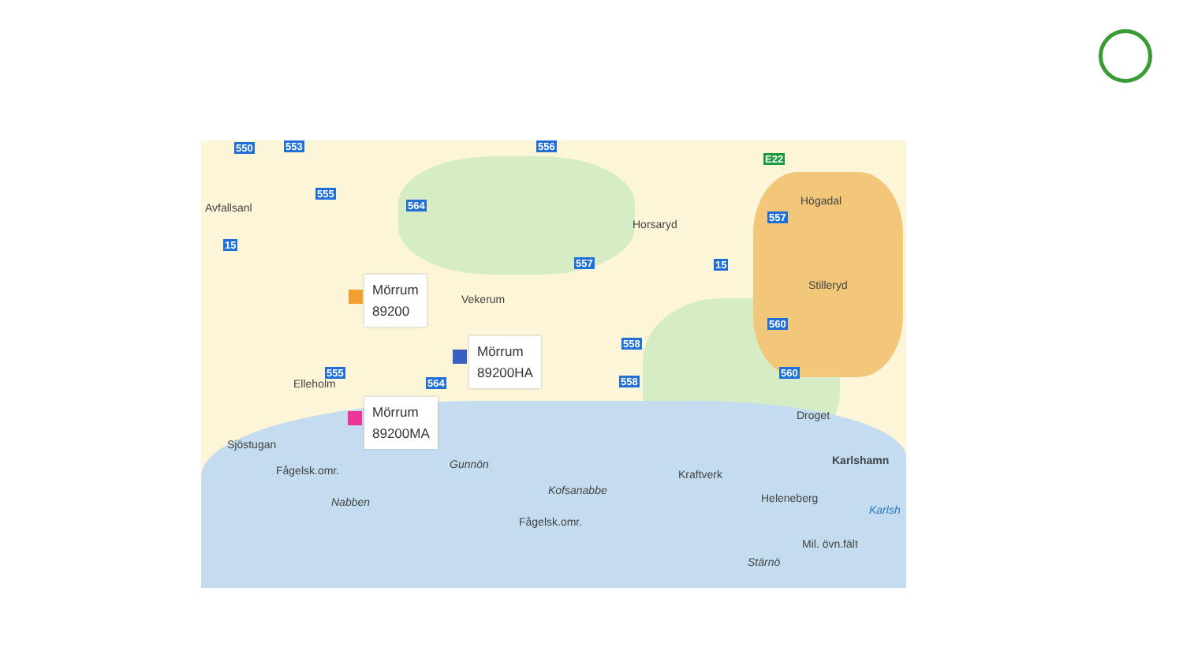550 553 556
555
564
15
557 15
557
560
558
558
560
555
564
E22
Avfallsanl
Horsaryd
Högadal
Vekerum
Stilleryd
Elleholm
Sjöstugan
Fågelsk.omr.
Nabben
Gunnön
Kofsanabbe
Fågelsk.omr.
Kraftverk
Droget
Karlshamn
Heleneberg
Karlsh
Mil. övn.fält
Stärnö
Mörrum
89200
Mörrum
89200HA
Mörrum
89200MA